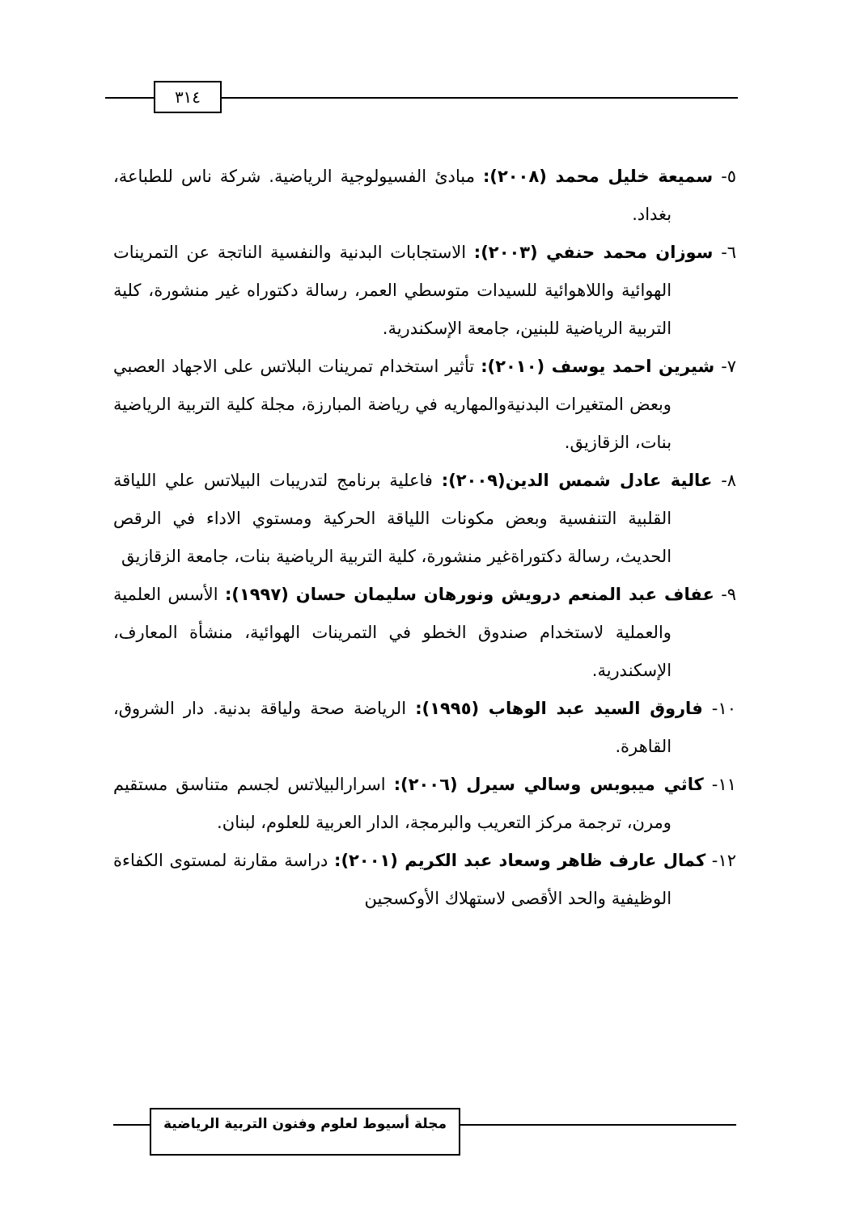٣١٤
٥- سميعة خليل محمد (٢٠٠٨): مبادئ الفسيولوجية الرياضية. شركة ناس للطباعة، بغداد.
٦- سوزان محمد حنفي (٢٠٠٣): الاستجابات البدنية والنفسية الناتجة عن التمرينات الهوائية واللاهوائية للسيدات متوسطي العمر، رسالة دكتوراه غير منشورة، كلية التربية الرياضية للبنين، جامعة الإسكندرية.
٧- شيرين احمد يوسف (٢٠١٠): تأثير استخدام تمرينات البلاتس على الاجهاد العصبي وبعض المتغيرات البدنيةوالمهاريه في رياضة المبارزة، مجلة كلية التربية الرياضية بنات، الزقازيق.
٨- عالية عادل شمس الدين(٢٠٠٩): فاعلية برنامج لتدريبات البيلاتس علي اللياقة القلبية التنفسية وبعض مكونات اللياقة الحركية ومستوي الاداء في الرقص الحديث، رسالة دكتوراةغير منشورة، كلية التربية الرياضية بنات، جامعة الزقازيق
٩- عفاف عبد المنعم درويش ونورهان سليمان حسان (١٩٩٧): الأسس العلمية والعملية لاستخدام صندوق الخطو في التمرينات الهوائية، منشأة المعارف، الإسكندرية.
١٠- فاروق السيد عبد الوهاب (١٩٩٥): الرياضة صحة ولياقة بدنية. دار الشروق، القاهرة.
١١- كاثي ميبوبس وسالي سيرل (٢٠٠٦): اسرارالبيلاتس لجسم متناسق مستقيم ومرن، ترجمة مركز التعريب والبرمجة، الدار العربية للعلوم، لبنان.
١٢- كمال عارف ظاهر وسعاد عبد الكريم (٢٠٠١): دراسة مقارنة لمستوى الكفاءة الوظيفية والحد الأقصى لاستهلاك الأوكسجين
مجلة أسيوط لعلوم وفنون التربية الرياضية